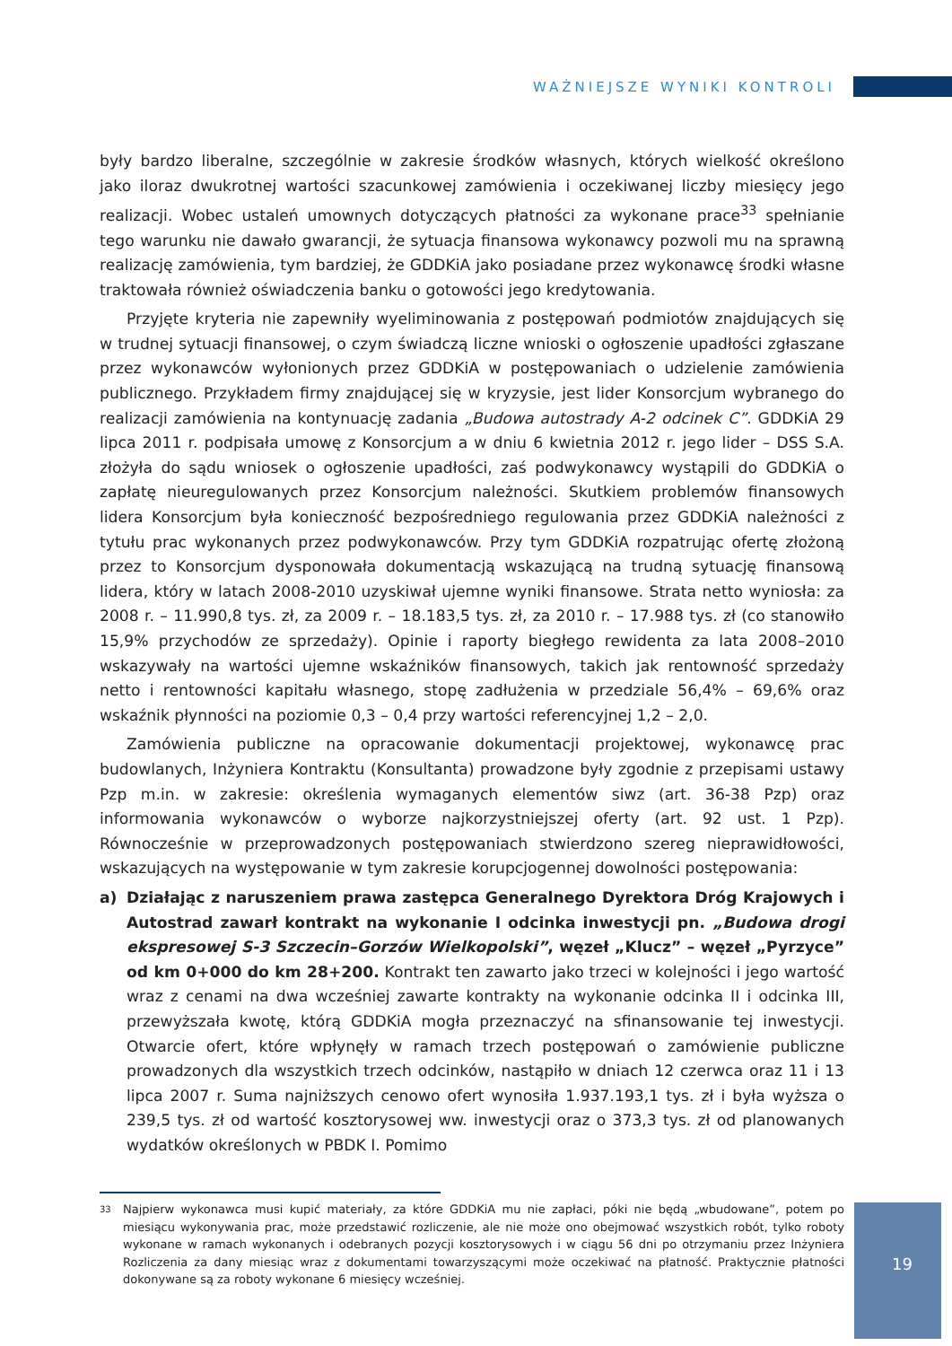WAŻNIEJSZE WYNIKI KONTROLI
były bardzo liberalne, szczególnie w zakresie środków własnych, których wielkość określono jako iloraz dwukrotnej wartości szacunkowej zamówienia i oczekiwanej liczby miesięcy jego realizacji. Wobec ustaleń umownych dotyczących płatności za wykonane prace<sup>33</sup> spełnianie tego warunku nie dawało gwarancji, że sytuacja finansowa wykonawcy pozwoli mu na sprawną realizację zamówienia, tym bardziej, że GDDKiA jako posiadane przez wykonawcę środki własne traktowała również oświadczenia banku o gotowości jego kredytowania.
Przyjęte kryteria nie zapewniły wyeliminowania z postępowań podmiotów znajdujących się w trudnej sytuacji finansowej, o czym świadczą liczne wnioski o ogłoszenie upadłości zgłaszane przez wykonawców wyłonionych przez GDDKiA w postępowaniach o udzielenie zamówienia publicznego. Przykładem firmy znajdującej się w kryzysie, jest lider Konsorcjum wybranego do realizacji zamówienia na kontynuację zadania „Budowa autostrady A-2 odcinek C”. GDDKiA 29 lipca 2011 r. podpisała umowę z Konsorcjum a w dniu 6 kwietnia 2012 r. jego lider – DSS S.A. złożyła do sądu wniosek o ogłoszenie upadłości, zaś podwykonawcy wystąpili do GDDKiA o zapłatę nieuregulowanych przez Konsorcjum należności. Skutkiem problemów finansowych lidera Konsorcjum była konieczność bezpośredniego regulowania przez GDDKiA należności z tytułu prac wykonanych przez podwykonawców. Przy tym GDDKiA rozpatrując ofertę złożoną przez to Konsorcjum dysponowała dokumentacją wskazującą na trudną sytuację finansową lidera, który w latach 2008-2010 uzyskiwał ujemne wyniki finansowe. Strata netto wyniosła: za 2008 r. – 11.990,8 tys. zł, za 2009 r. – 18.183,5 tys. zł, za 2010 r. – 17.988 tys. zł (co stanowiło 15,9% przychodów ze sprzedaży). Opinie i raporty biegłego rewidenta za lata 2008–2010 wskazywały na wartości ujemne wskaźników finansowych, takich jak rentowność sprzedaży netto i rentowności kapitału własnego, stopę zadłużenia w przedziale 56,4% – 69,6% oraz wskaźnik płynności na poziomie 0,3 – 0,4 przy wartości referencyjnej 1,2 – 2,0.
Zamówienia publiczne na opracowanie dokumentacji projektowej, wykonawcę prac budowlanych, Inżyniera Kontraktu (Konsultanta) prowadzone były zgodnie z przepisami ustawy Pzp m.in. w zakresie: określenia wymaganych elementów siwz (art. 36-38 Pzp) oraz informowania wykonawców o wyborze najkorzystniejszej oferty (art. 92 ust. 1 Pzp). Równocześnie w przeprowadzonych postępowaniach stwierdzono szereg nieprawidłowości, wskazujących na występowanie w tym zakresie korupcjogennej dowolności postępowania:
a) Działając z naruszeniem prawa zastępca Generalnego Dyrektora Dróg Krajowych i Autostrad zawarł kontrakt na wykonanie I odcinka inwestycji pn. „Budowa drogi ekspresowej S-3 Szczecin–Gorzów Wielkopolski”, węzeł „Klucz” – węzeł „Pyrzyce” od km 0+000 do km 28+200. Kontrakt ten zawarto jako trzeci w kolejności i jego wartość wraz z cenami na dwa wcześniej zawarte kontrakty na wykonanie odcinka II i odcinka III, przewyższała kwotę, którą GDDKiA mogła przeznaczyć na sfinansowanie tej inwestycji. Otwarcie ofert, które wpłynęły w ramach trzech postępowań o zamówienie publiczne prowadzonych dla wszystkich trzech odcinków, nastąpiło w dniach 12 czerwca oraz 11 i 13 lipca 2007 r. Suma najniższych cenowo ofert wynosiła 1.937.193,1 tys. zł i była wyższa o 239,5 tys. zł od wartość kosztorysowej ww. inwestycji oraz o 373,3 tys. zł od planowanych wydatków określonych w PBDK I. Pomimo
33
Najpierw wykonawca musi kupić materiały, za które GDDKiA mu nie zapłaci, póki nie będą „wbudowane”, potem po miesiącu wykonywania prac, może przedstawić rozliczenie, ale nie może ono obejmować wszystkich robót, tylko roboty wykonane w ramach wykonanych i odebranych pozycji kosztorysowych i w ciągu 56 dni po otrzymaniu przez Inżyniera Rozliczenia za dany miesiąc wraz z dokumentami towarzyszącymi może oczekiwać na płatność. Praktycznie płatności dokonywane są za roboty wykonane 6 miesięcy wcześniej.
19